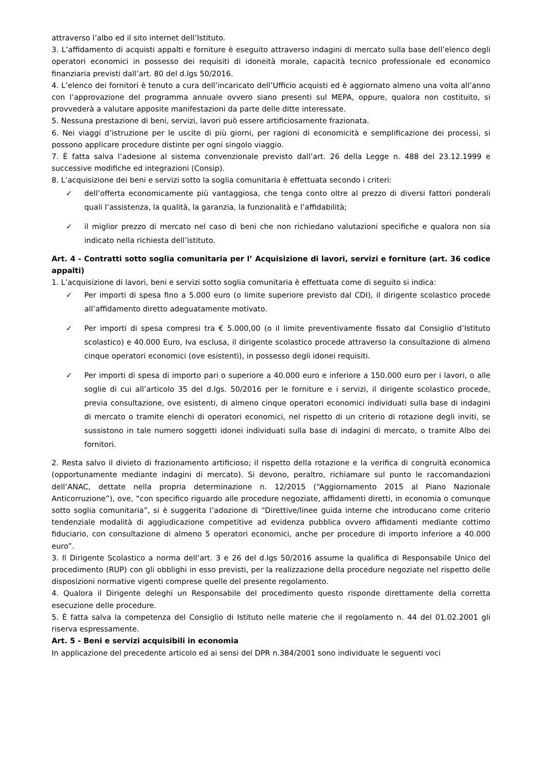attraverso l’albo ed il sito internet dell’Istituto.
3. L’affidamento di acquisti appalti e forniture è eseguito attraverso indagini di mercato sulla base dell’elenco degli operatori economici in possesso dei requisiti di idoneità morale, capacità tecnico professionale ed economico finanziaria previsti dall’art. 80 del d.lgs 50/2016.
4. L’elenco dei fornitori è tenuto a cura dell’incaricato dell’Ufficio acquisti ed è aggiornato almeno una volta all’anno con l’approvazione del programma annuale ovvero siano presenti sul MEPA, oppure, qualora non costituito, si provvederà a valutare apposite manifestazioni da parte delle ditte interessate.
5. Nessuna prestazione di beni, servizi, lavori può essere artificiosamente frazionata.
6. Nei viaggi d’istruzione per le uscite di più giorni, per ragioni di economicità e semplificazione dei processi, si possono applicare procedure distinte per ogni singolo viaggio.
7. È fatta salva l’adesione al sistema convenzionale previsto dall’art. 26 della Legge n. 488 del 23.12.1999 e successive modifiche ed integrazioni (Consip).
8. L’acquisizione dei beni e servizi sotto la soglia comunitaria è effettuata secondo i criteri:
✓ dell’offerta economicamente più vantaggiosa, che tenga conto oltre al prezzo di diversi fattori ponderali quali l’assistenza, la qualità, la garanzia, la funzionalità e l’affidabilità;
✓ il miglior prezzo di mercato nel caso di beni che non richiedano valutazioni specifiche e qualora non sia indicato nella richiesta dell’istituto.
Art. 4 - Contratti sotto soglia comunitaria per l’ Acquisizione di lavori, servizi e forniture (art. 36 codice appalti)
1. L’acquisizione di lavori, beni e servizi sotto soglia comunitaria è effettuata come di seguito si indica:
✓ Per importi di spesa fino a 5.000 euro (o limite superiore previsto dal CDI), il dirigente scolastico procede all’affidamento diretto adeguatamente motivato.
✓ Per importi di spesa compresi tra € 5.000,00 (o il limite preventivamente fissato dal Consiglio d’Istituto scolastico) e 40.000 Euro, Iva esclusa, il dirigente scolastico procede attraverso la consultazione di almeno cinque operatori economici (ove esistenti), in possesso degli idonei requisiti.
✓ Per importi di spesa di importo pari o superiore a 40.000 euro e inferiore a 150.000 euro per i lavori, o alle soglie di cui all’articolo 35 del d.lgs. 50/2016 per le forniture e i servizi, il dirigente scolastico procede, previa consultazione, ove esistenti, di almeno cinque operatori economici individuati sulla base di indagini di mercato o tramite elenchi di operatori economici, nel rispetto di un criterio di rotazione degli inviti, se sussistono in tale numero soggetti idonei individuati sulla base di indagini di mercato, o tramite Albo dei fornitori.
2. Resta salvo il divieto di frazionamento artificioso; il rispetto della rotazione e la verifica di congruità economica (opportunamente mediante indagini di mercato). Si devono, peraltro, richiamare sul punto le raccomandazioni dell’ANAC, dettate nella propria determinazione n. 12/2015 (“Aggiornamento 2015 al Piano Nazionale Anticorruzione”), ove, “con specifico riguardo alle procedure negoziate, affidamenti diretti, in economia o comunque sotto soglia comunitaria”, si è suggerita l’adozione di “Direttive/linee guida interne che introducano come criterio tendenziale modalità di aggiudicazione competitive ad evidenza pubblica ovvero affidamenti mediante cottimo fiduciario, con consultazione di almeno 5 operatori economici, anche per procedure di importo inferiore a 40.000 euro”.
3. Il Dirigente Scolastico a norma dell’art. 3 e 26 del d.lgs 50/2016 assume la qualifica di Responsabile Unico del procedimento (RUP) con gli obblighi in esso previsti, per la realizzazione della procedure negoziate nel rispetto delle disposizioni normative vigenti comprese quelle del presente regolamento.
4. Qualora il Dirigente deleghi un Responsabile del procedimento questo risponde direttamente della corretta esecuzione delle procedure.
5. È fatta salva la competenza del Consiglio di Istituto nelle materie che il regolamento n. 44 del 01.02.2001 gli riserva espressamente.
Art. 5 - Beni e servizi acquisibili in economia
In applicazione del precedente articolo ed ai sensi del DPR n.384/2001 sono individuate le seguenti voci